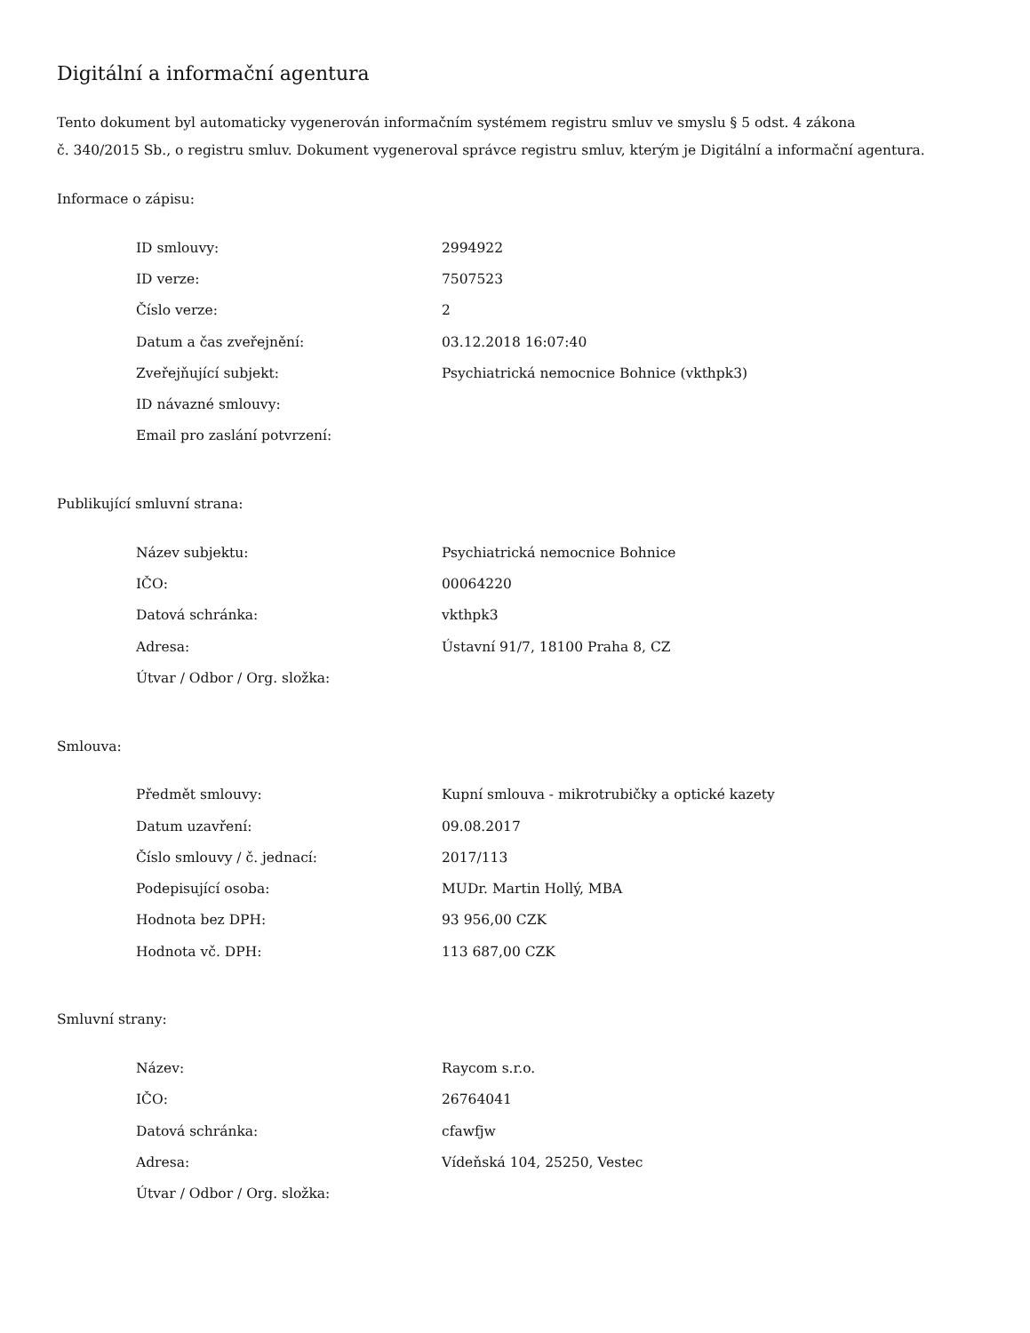Digitální a informační agentura
Tento dokument byl automaticky vygenerován informačním systémem registru smluv ve smyslu § 5 odst. 4 zákona
č. 340/2015 Sb., o registru smluv. Dokument vygeneroval správce registru smluv, kterým je Digitální a informační agentura.
Informace o zápisu:
| ID smlouvy: | 2994922 |
| ID verze: | 7507523 |
| Číslo verze: | 2 |
| Datum a čas zveřejnění: | 03.12.2018 16:07:40 |
| Zveřejňující subjekt: | Psychiatrická nemocnice Bohnice (vkthpk3) |
| ID návazné smlouvy: | |
| Email pro zaslání potvrzení: | |
Publikující smluvní strana:
| Název subjektu: | Psychiatrická nemocnice Bohnice |
| IČO: | 00064220 |
| Datová schránka: | vkthpk3 |
| Adresa: | Ústavní 91/7, 18100 Praha 8, CZ |
| Útvar / Odbor / Org. složka: | |
Smlouva:
| Předmět smlouvy: | Kupní smlouva - mikrotrubičky a optické kazety |
| Datum uzavření: | 09.08.2017 |
| Číslo smlouvy / č. jednací: | 2017/113 |
| Podepisující osoba: | MUDr. Martin Hollý, MBA |
| Hodnota bez DPH: | 93 956,00 CZK |
| Hodnota vč. DPH: | 113 687,00 CZK |
Smluvní strany:
| Název: | Raycom s.r.o. |
| IČO: | 26764041 |
| Datová schránka: | cfawfjw |
| Adresa: | Vídeňská 104, 25250, Vestec |
| Útvar / Odbor / Org. složka: | |